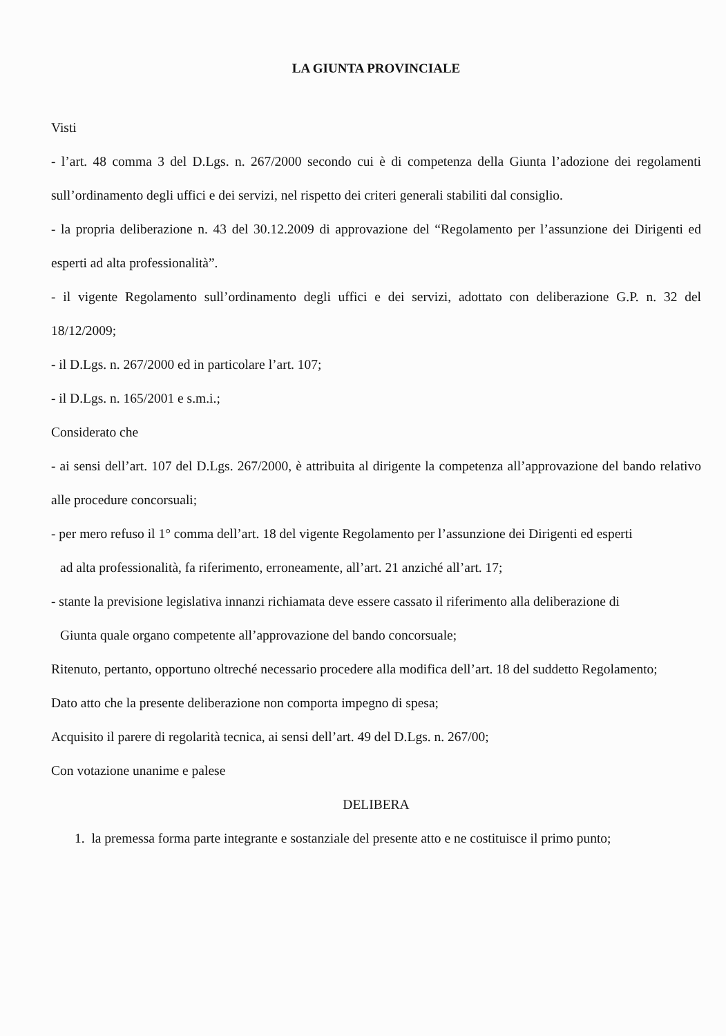LA GIUNTA PROVINCIALE
Visti
- l’art. 48 comma 3 del D.Lgs. n. 267/2000 secondo cui è di competenza della Giunta l’adozione dei regolamenti sull’ordinamento degli uffici e dei servizi, nel rispetto dei criteri generali stabiliti dal consiglio.
- la propria deliberazione n. 43 del 30.12.2009 di approvazione del “Regolamento per l’assunzione dei Dirigenti ed esperti ad alta professionalità”.
- il vigente Regolamento sull’ordinamento degli uffici e dei servizi, adottato con deliberazione G.P. n. 32 del 18/12/2009;
- il D.Lgs. n. 267/2000 ed in particolare l’art. 107;
- il D.Lgs. n. 165/2001 e s.m.i.;
Considerato che
- ai sensi dell’art. 107 del D.Lgs. 267/2000, è attribuita al dirigente la competenza all’approvazione del bando relativo alle procedure concorsuali;
- per mero refuso il 1° comma dell’art. 18 del vigente Regolamento per l’assunzione dei Dirigenti ed esperti
ad alta professionalità, fa riferimento, erroneamente, all’art. 21 anziché all’art. 17;
- stante la previsione legislativa innanzi richiamata deve essere cassato il riferimento alla deliberazione di
Giunta quale organo competente all’approvazione del bando concorsuale;
Ritenuto, pertanto, opportuno oltreché necessario procedere alla modifica dell’art. 18 del suddetto Regolamento;
Dato atto che la presente deliberazione non comporta impegno di spesa;
Acquisito il parere di regolarità tecnica, ai sensi dell’art. 49 del D.Lgs. n. 267/00;
Con votazione unanime e palese
DELIBERA
1. la premessa forma parte integrante e sostanziale del presente atto e ne costituisce il primo punto;